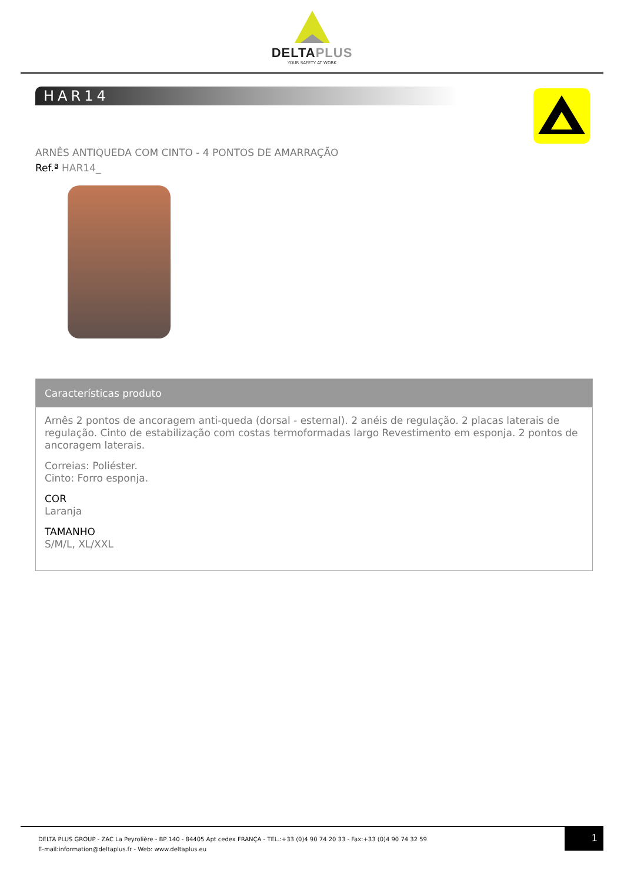DELTAPLUS
YOUR SAFETY AT WORK
HAR14
ARNÊS ANTIQUEDA COM CINTO - 4 PONTOS DE AMARRAÇÃO
Ref.ª HAR14_
Características produto
Arnês 2 pontos de ancoragem anti-queda (dorsal - esternal). 2 anéis de regulação. 2 placas laterais de regulação. Cinto de estabilização com costas termoformadas largo Revestimento em esponja. 2 pontos de ancoragem laterais.
Correias: Poliéster.
Cinto: Forro esponja.
COR
Laranja
TAMANHO
S/M/L, XL/XXL
DELTA PLUS GROUP - ZAC La Peyrolière - BP 140 - 84405 Apt cedex FRANÇA - TEL.:+33 (0)4 90 74 20 33 - Fax:+33 (0)4 90 74 32 59
E-mail:information@deltaplus.fr - Web: www.deltaplus.eu
1